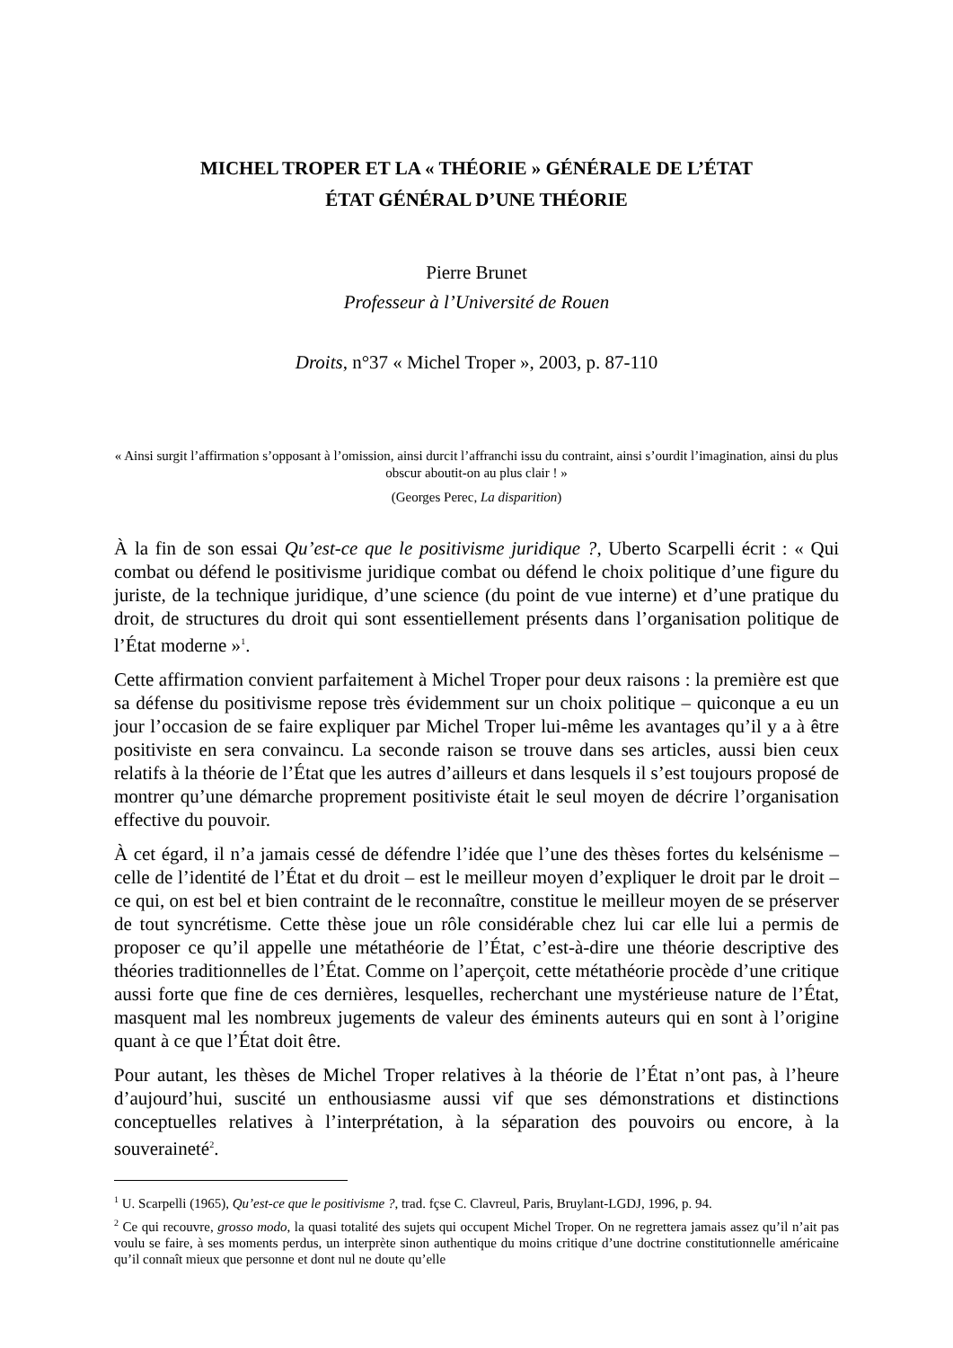MICHEL TROPER ET LA « THÉORIE » GÉNÉRALE DE L’ÉTAT
ÉTAT GÉNÉRAL D’UNE THÉORIE
Pierre Brunet
Professeur à l’Université de Rouen
Droits, n°37 « Michel Troper », 2003, p. 87-110
« Ainsi surgit l’affirmation s’opposant à l’omission, ainsi durcit l’affranchi issu du contraint, ainsi s’ourdit l’imagination, ainsi du plus obscur aboutit-on au plus clair ! »
(Georges Perec, La disparition)
À la fin de son essai Qu’est-ce que le positivisme juridique ?, Uberto Scarpelli écrit : « Qui combat ou défend le positivisme juridique combat ou défend le choix politique d’une figure du juriste, de la technique juridique, d’une science (du point de vue interne) et d’une pratique du droit, de structures du droit qui sont essentiellement présents dans l’organisation politique de l’État moderne »<sup>1</sup>.
Cette affirmation convient parfaitement à Michel Troper pour deux raisons : la première est que sa défense du positivisme repose très évidemment sur un choix politique – quiconque a eu un jour l’occasion de se faire expliquer par Michel Troper lui-même les avantages qu’il y a à être positiviste en sera convaincu. La seconde raison se trouve dans ses articles, aussi bien ceux relatifs à la théorie de l’État que les autres d’ailleurs et dans lesquels il s’est toujours proposé de montrer qu’une démarche proprement positiviste était le seul moyen de décrire l’organisation effective du pouvoir.
À cet égard, il n’a jamais cessé de défendre l’idée que l’une des thèses fortes du kelsénisme – celle de l’identité de l’État et du droit – est le meilleur moyen d’expliquer le droit par le droit – ce qui, on est bel et bien contraint de le reconnaître, constitue le meilleur moyen de se préserver de tout syncrétisme. Cette thèse joue un rôle considérable chez lui car elle lui a permis de proposer ce qu’il appelle une métathéorie de l’État, c’est-à-dire une théorie descriptive des théories traditionnelles de l’État. Comme on l’aperçoit, cette métathéorie procède d’une critique aussi forte que fine de ces dernières, lesquelles, recherchant une mystérieuse nature de l’État, masquent mal les nombreux jugements de valeur des éminents auteurs qui en sont à l’origine quant à ce que l’État doit être.
Pour autant, les thèses de Michel Troper relatives à la théorie de l’État n’ont pas, à l’heure d’aujourd’hui, suscité un enthousiasme aussi vif que ses démonstrations et distinctions conceptuelles relatives à l’interprétation, à la séparation des pouvoirs ou encore, à la souveraineté<sup>2</sup>.
<sup>1</sup> U. Scarpelli (1965), Qu’est-ce que le positivisme ?, trad. fçse C. Clavreul, Paris, Bruylant-LGDJ, 1996, p. 94.
<sup>2</sup> Ce qui recouvre, grosso modo, la quasi totalité des sujets qui occupent Michel Troper. On ne regrettera jamais assez qu’il n’ait pas voulu se faire, à ses moments perdus, un interprète sinon authentique du moins critique d’une doctrine constitutionnelle américaine qu’il connaît mieux que personne et dont nul ne doute qu’elle